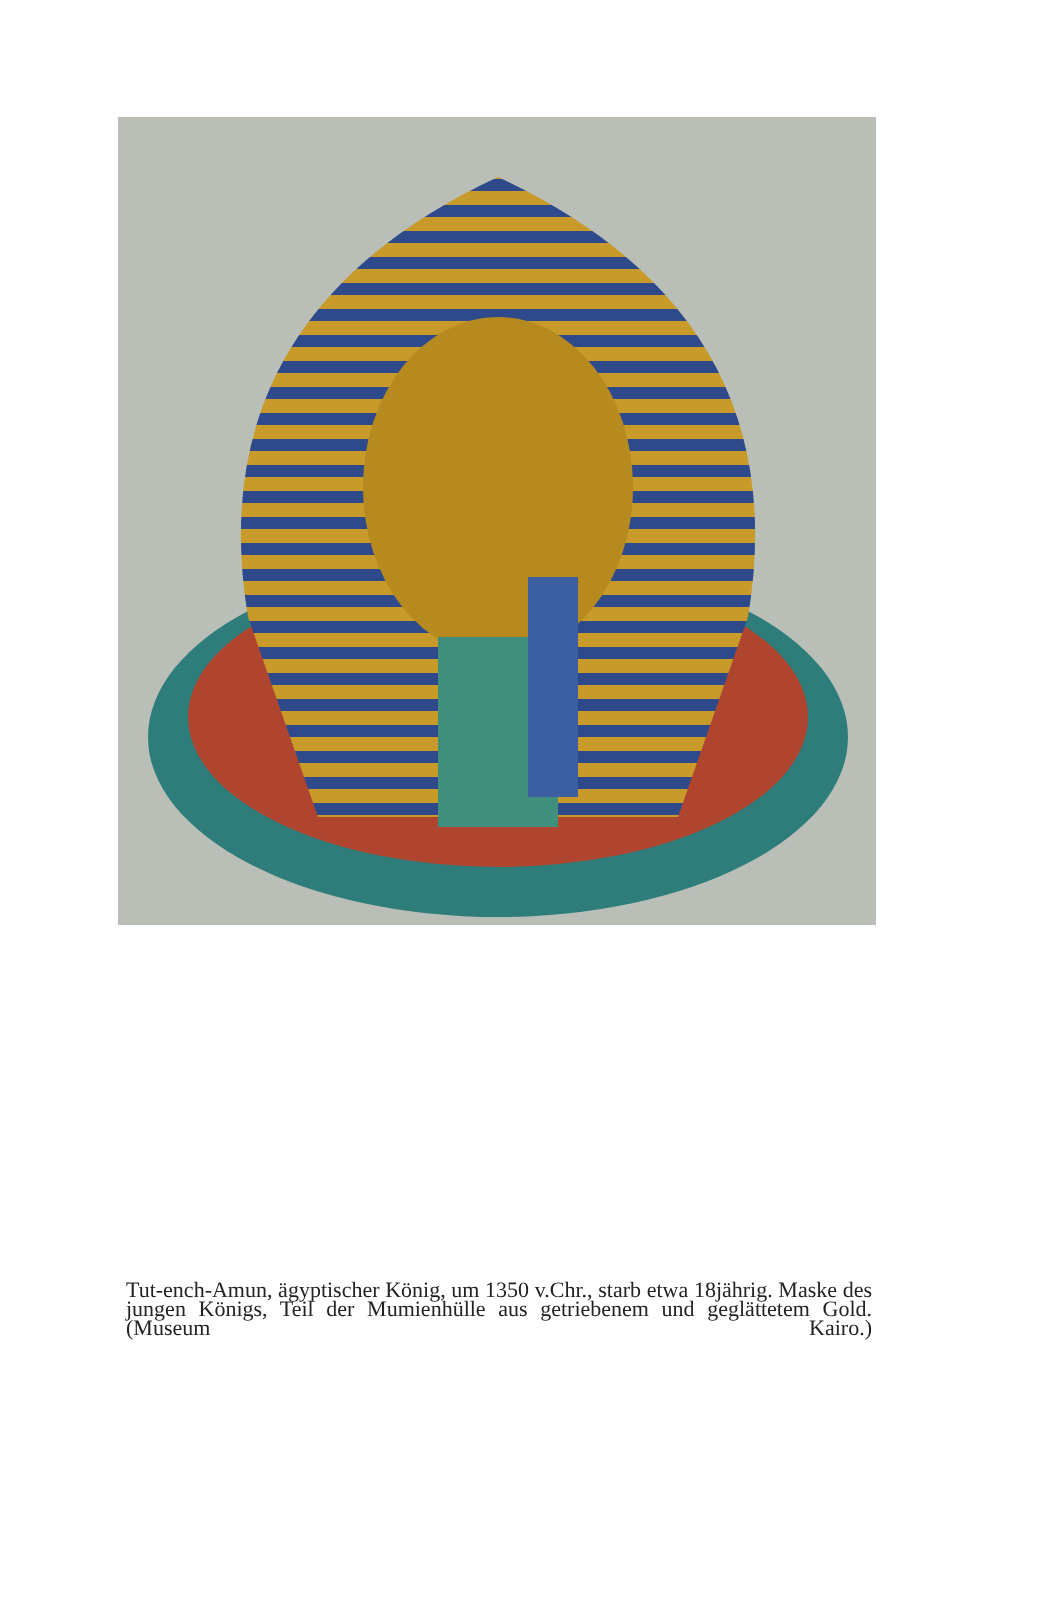Tut-ench-Amun, ägyptischer König, um 1350 v.Chr., starb etwa 18jährig. Maske des jungen Königs, Teil der Mumienhülle aus getriebenem und geglättetem Gold. (Museum Kairo.)